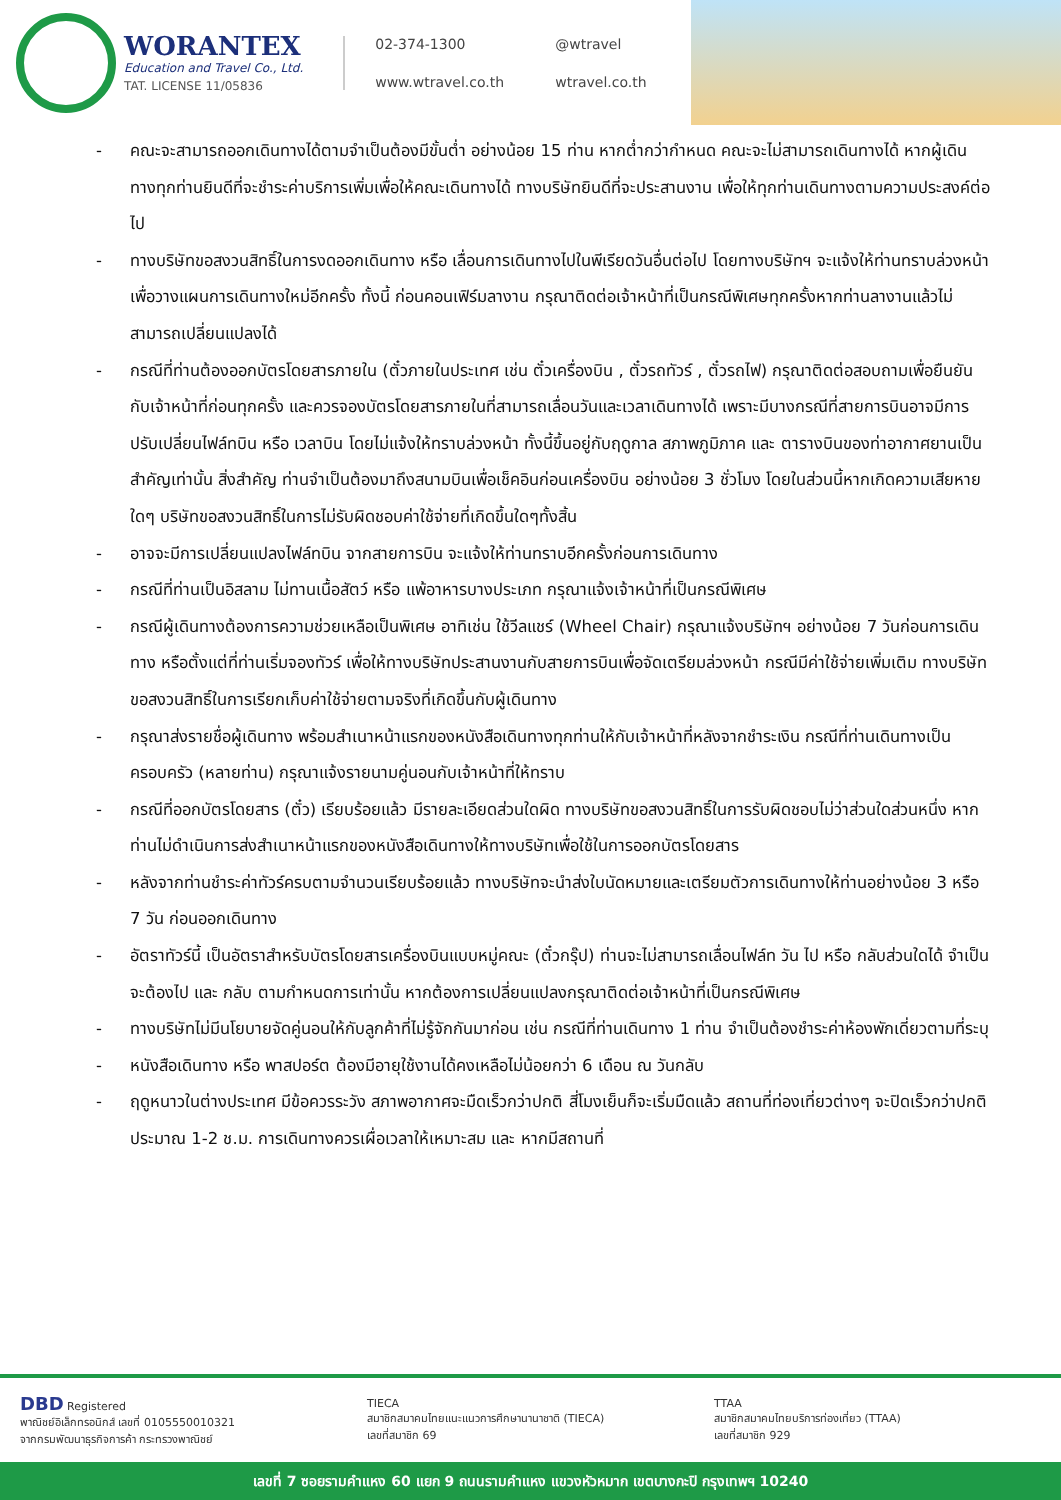WORANTEX
Education and Travel Co., Ltd.
TAT. LICENSE 11/05836
02-374-1300 @wtravel www.wtravel.co.th wtravel.co.th
- คณะจะสามารถออกเดินทางได้ตามจำเป็นต้องมีขั้นต่ำ อย่างน้อย 15 ท่าน หากต่ำกว่ากำหนด คณะจะไม่สามารถเดินทางได้ หากผู้เดินทางทุกท่านยินดีที่จะชำระค่าบริการเพิ่มเพื่อให้คณะเดินทางได้ ทางบริษัทยินดีที่จะประสานงาน เพื่อให้ทุกท่านเดินทางตามความประสงค์ต่อไป
- ทางบริษัทขอสงวนสิทธิ์ในการงดออกเดินทาง หรือ เลื่อนการเดินทางไปในพีเรียดวันอื่นต่อไป โดยทางบริษัทฯ จะแจ้งให้ท่านทราบล่วงหน้าเพื่อวางแผนการเดินทางใหม่อีกครั้ง ทั้งนี้ ก่อนคอนเฟิร์มลางาน กรุณาติดต่อเจ้าหน้าที่เป็นกรณีพิเศษทุกครั้งหากท่านลางานแล้วไม่สามารถเปลี่ยนแปลงได้
- กรณีที่ท่านต้องออกบัตรโดยสารภายใน (ตั๋วภายในประเทศ เช่น ตั๋วเครื่องบิน , ตั๋วรถทัวร์ , ตั๋วรถไฟ) กรุณาติดต่อสอบถามเพื่อยืนยันกับเจ้าหน้าที่ก่อนทุกครั้ง และควรจองบัตรโดยสารภายในที่สามารถเลื่อนวันและเวลาเดินทางได้ เพราะมีบางกรณีที่สายการบินอาจมีการปรับเปลี่ยนไฟล์ทบิน หรือ เวลาบิน โดยไม่แจ้งให้ทราบล่วงหน้า ทั้งนี้ขึ้นอยู่กับฤดูกาล สภาพภูมิภาค และ ตารางบินของท่าอากาศยานเป็นสำคัญเท่านั้น สิ่งสำคัญ ท่านจำเป็นต้องมาถึงสนามบินเพื่อเช็คอินก่อนเครื่องบิน อย่างน้อย 3 ชั่วโมง โดยในส่วนนี้หากเกิดความเสียหายใดๆ บริษัทขอสงวนสิทธิ์ในการไม่รับผิดชอบค่าใช้จ่ายที่เกิดขึ้นใดๆทั้งสิ้น
- อาจจะมีการเปลี่ยนแปลงไฟล์ทบิน จากสายการบิน จะแจ้งให้ท่านทราบอีกครั้งก่อนการเดินทาง
- กรณีที่ท่านเป็นอิสลาม ไม่ทานเนื้อสัตว์ หรือ แพ้อาหารบางประเภท กรุณาแจ้งเจ้าหน้าที่เป็นกรณีพิเศษ
- กรณีผู้เดินทางต้องการความช่วยเหลือเป็นพิเศษ อาทิเช่น ใช้วีลแชร์ (Wheel Chair) กรุณาแจ้งบริษัทฯ อย่างน้อย 7 วันก่อนการเดินทาง หรือตั้งแต่ที่ท่านเริ่มจองทัวร์ เพื่อให้ทางบริษัทประสานงานกับสายการบินเพื่อจัดเตรียมล่วงหน้า กรณีมีค่าใช้จ่ายเพิ่มเติม ทางบริษัทขอสงวนสิทธิ์ในการเรียกเก็บค่าใช้จ่ายตามจริงที่เกิดขึ้นกับผู้เดินทาง
- กรุณาส่งรายชื่อผู้เดินทาง พร้อมสำเนาหน้าแรกของหนังสือเดินทางทุกท่านให้กับเจ้าหน้าที่หลังจากชำระเงิน กรณีที่ท่านเดินทางเป็นครอบครัว (หลายท่าน) กรุณาแจ้งรายนามคู่นอนกับเจ้าหน้าที่ให้ทราบ
- กรณีที่ออกบัตรโดยสาร (ตั๋ว) เรียบร้อยแล้ว มีรายละเอียดส่วนใดผิด ทางบริษัทขอสงวนสิทธิ์ในการรับผิดชอบไม่ว่าส่วนใดส่วนหนึ่ง หากท่านไม่ดำเนินการส่งสำเนาหน้าแรกของหนังสือเดินทางให้ทางบริษัทเพื่อใช้ในการออกบัตรโดยสาร
- หลังจากท่านชำระค่าทัวร์ครบตามจำนวนเรียบร้อยแล้ว ทางบริษัทจะนำส่งใบนัดหมายและเตรียมตัวการเดินทางให้ท่านอย่างน้อย 3 หรือ 7 วัน ก่อนออกเดินทาง
- อัตราทัวร์นี้ เป็นอัตราสำหรับบัตรโดยสารเครื่องบินแบบหมู่คณะ (ตั๋วกรุ๊ป) ท่านจะไม่สามารถเลื่อนไฟล์ท วัน ไป หรือ กลับส่วนใดได้ จำเป็นจะต้องไป และ กลับ ตามกำหนดการเท่านั้น หากต้องการเปลี่ยนแปลงกรุณาติดต่อเจ้าหน้าที่เป็นกรณีพิเศษ
- ทางบริษัทไม่มีนโยบายจัดคู่นอนให้กับลูกค้าที่ไม่รู้จักกันมาก่อน เช่น กรณีที่ท่านเดินทาง 1 ท่าน จำเป็นต้องชำระค่าห้องพักเดี่ยวตามที่ระบุ
- หนังสือเดินทาง หรือ พาสปอร์ต ต้องมีอายุใช้งานได้คงเหลือไม่น้อยกว่า 6 เดือน ณ วันกลับ
- ฤดูหนาวในต่างประเทศ มีข้อควรระวัง สภาพอากาศจะมืดเร็วกว่าปกติ สี่โมงเย็นก็จะเริ่มมืดแล้ว สถานที่ท่องเที่ยวต่างๆ จะปิดเร็วกว่าปกติ ประมาณ 1-2 ช.ม. การเดินทางควรเผื่อเวลาให้เหมาะสม และ หากมีสถานที่
DBD Registered
พาณิชย์อิเล็กทรอนิกส์ เลขที่ 0105550010321
จากกรมพัฒนาธุรกิจการค้า กระทรวงพาณิชย์
TIECA
สมาชิกสมาคมไทยแนะแนวการศึกษานานาชาติ (TIECA)
เลขที่สมาชิก 69
TTAA
สมาชิกสมาคมไทยบริการท่องเที่ยว (TTAA)
เลขที่สมาชิก 929
เลขที่ 7 ซอยรามคำแหง 60 แยก 9 ถนนรามคำแหง แขวงหัวหมาก เขตบางกะปิ กรุงเทพฯ 10240